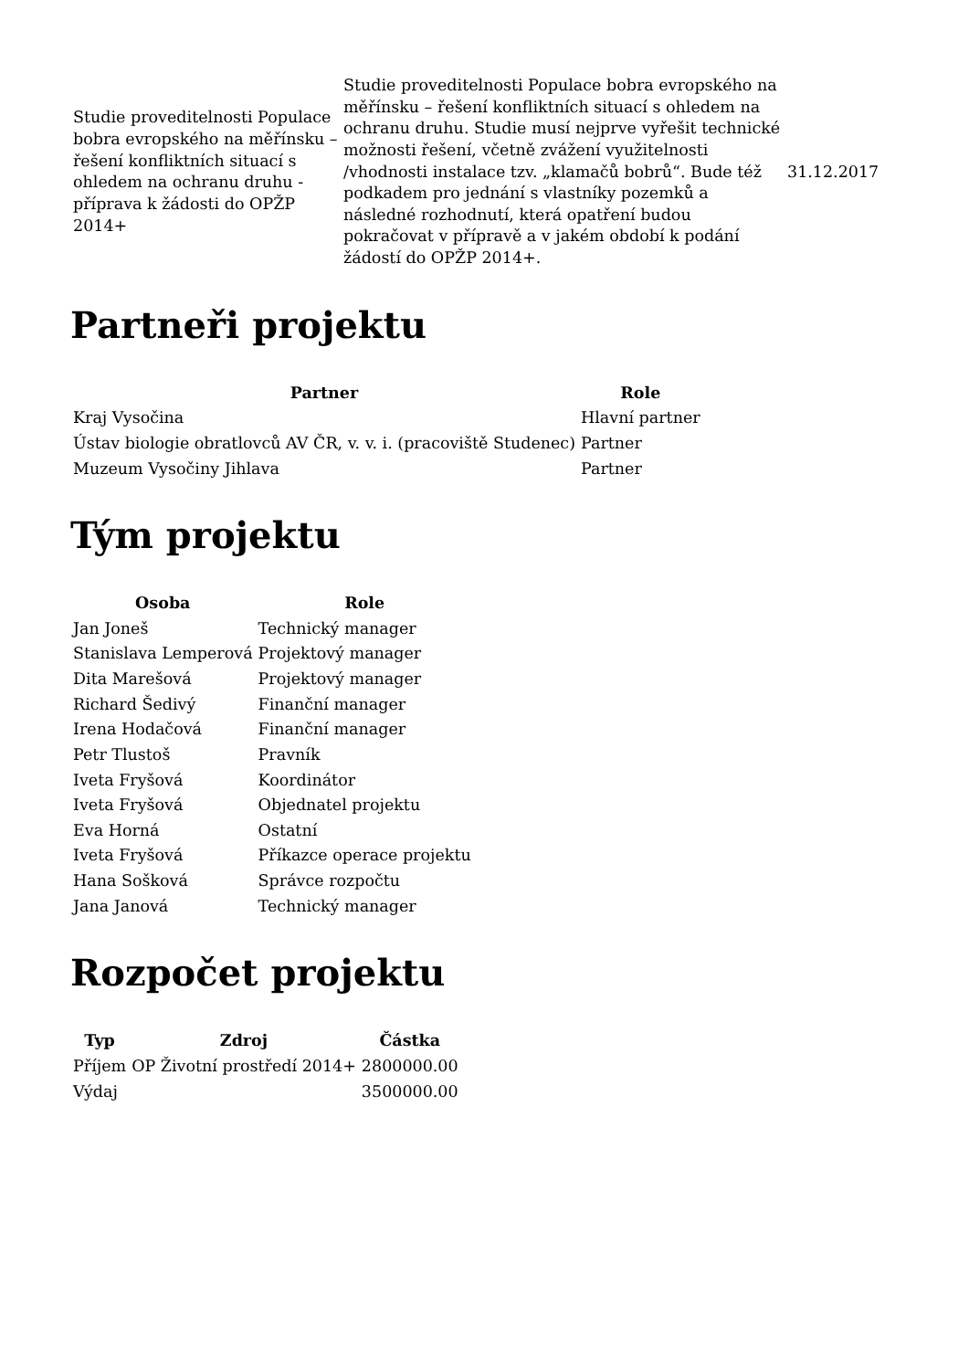| Studie proveditelnosti Populace bobra evropského na měřínsku – řešení konfliktních situací s ohledem na ochranu druhu - příprava k žádosti do OPŽP 2014+ | Studie proveditelnosti Populace bobra evropského na měřínsku – řešení konfliktních situací s ohledem na ochranu druhu. Studie musí nejprve vyřešit technické možnosti řešení, včetně zvážení využitelnosti /vhodnosti instalace tzv. „klamačů bobrů“. Bude též podkadem pro jednání s vlastníky pozemků a následné rozhodnutí, která opatření budou pokračovat v přípravě a v jakém období k podání žádostí do OPŽP 2014+. | 31.12.2017 |
Partneři projektu
| Partner | Role |
| --- | --- |
| Kraj Vysočina | Hlavní partner |
| Ústav biologie obratlovců AV ČR, v. v. i. (pracoviště Studenec) | Partner |
| Muzeum Vysočiny Jihlava | Partner |
Tým projektu
| Osoba | Role |
| --- | --- |
| Jan Joneš | Technický manager |
| Stanislava Lemperová | Projektový manager |
| Dita Marešová | Projektový manager |
| Richard Šedivý | Finanční manager |
| Irena Hodačová | Finanční manager |
| Petr Tlustoš | Pravník |
| Iveta Fryšová | Koordinátor |
| Iveta Fryšová | Objednatel projektu |
| Eva Horná | Ostatní |
| Iveta Fryšová | Příkazce operace projektu |
| Hana Sošková | Správce rozpočtu |
| Jana Janová | Technický manager |
Rozpočet projektu
| Typ | Zdroj | Částka |
| --- | --- | --- |
| Příjem | OP Životní prostředí 2014+ | 2800000.00 |
| Výdaj | | 3500000.00 |